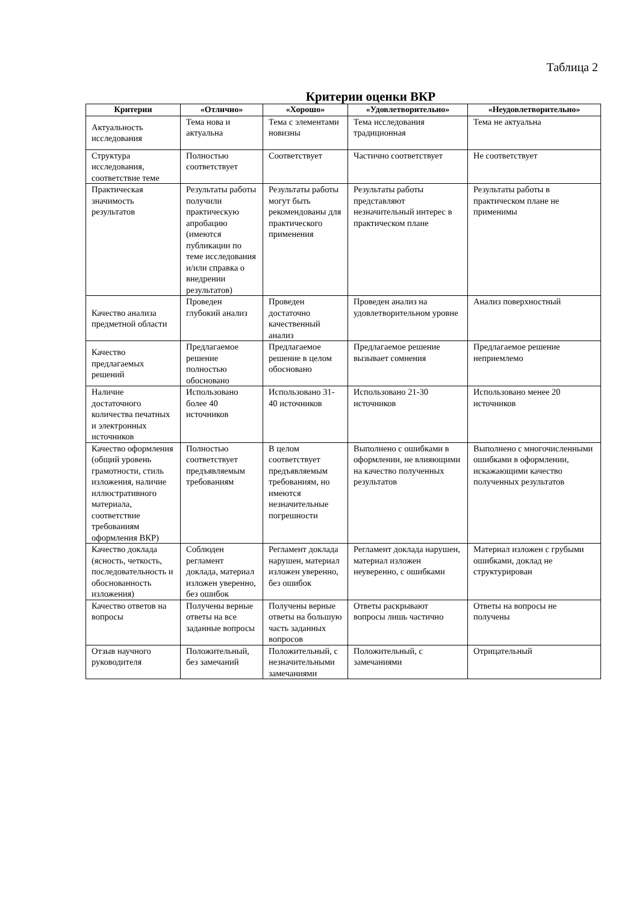Таблица 2
Критерии оценки ВКР
| Критерии | «Отлично» | «Хорошо» | «Удовлетворительно» | «Неудовлетворительно» |
| --- | --- | --- | --- | --- |
| Актуальность исследования | Тема нова и актуальна | Тема с элементами новизны | Тема исследования традиционная | Тема не актуальна |
| Структура исследования, соответствие теме | Полностью соответствует | Соответствует | Частично соответствует | Не соответствует |
| Практическая значимость результатов | Результаты работы получили практическую апробацию (имеются публикации по теме исследования и/или справка о внедрении результатов) | Результаты работы могут быть рекомендованы для практического применения | Результаты работы представляют незначительный интерес в практическом плане | Результаты работы в практическом плане не применимы |
| Качество анализа предметной области | Проведен глубокий анализ | Проведен достаточно качественный анализ | Проведен анализ на удовлетворительном уровне | Анализ поверхностный |
| Качество предлагаемых решений | Предлагаемое решение полностью обосновано | Предлагаемое решение в целом обосновано | Предлагаемое решение вызывает сомнения | Предлагаемое решение неприемлемо |
| Наличие достаточного количества печатных и электронных источников | Использовано более 40 источников | Использовано 31-40 источников | Использовано 21-30 источников | Использовано менее 20 источников |
| Качество оформления (общий уровень грамотности, стиль изложения, наличие иллюстративного материала, соответствие требованиям оформления ВКР) | Полностью соответствует предъявляемым требованиям | В целом соответствует предъявляемым требованиям, но имеются незначительные погрешности | Выполнено с ошибками в оформлении, не влияющими на качество полученных результатов | Выполнено с многочисленными ошибками в оформлении, искажающими качество полученных результатов |
| Качество доклада (ясность, четкость, последовательность и обоснованность изложения) | Соблюден регламент доклада, материал изложен уверенно, без ошибок | Регламент доклада нарушен, материал изложен уверенно, без ошибок | Регламент доклада нарушен, материал изложен неуверенно, с ошибками | Материал изложен с грубыми ошибками, доклад не структурирован |
| Качество ответов на вопросы | Получены верные ответы на все заданные вопросы | Получены верные ответы на большую часть заданных вопросов | Ответы раскрывают вопросы лишь частично | Ответы на вопросы не получены |
| Отзыв научного руководителя | Положительный, без замечаний | Положительный, с незначительными замечаниями | Положительный, с замечаниями | Отрицательный |